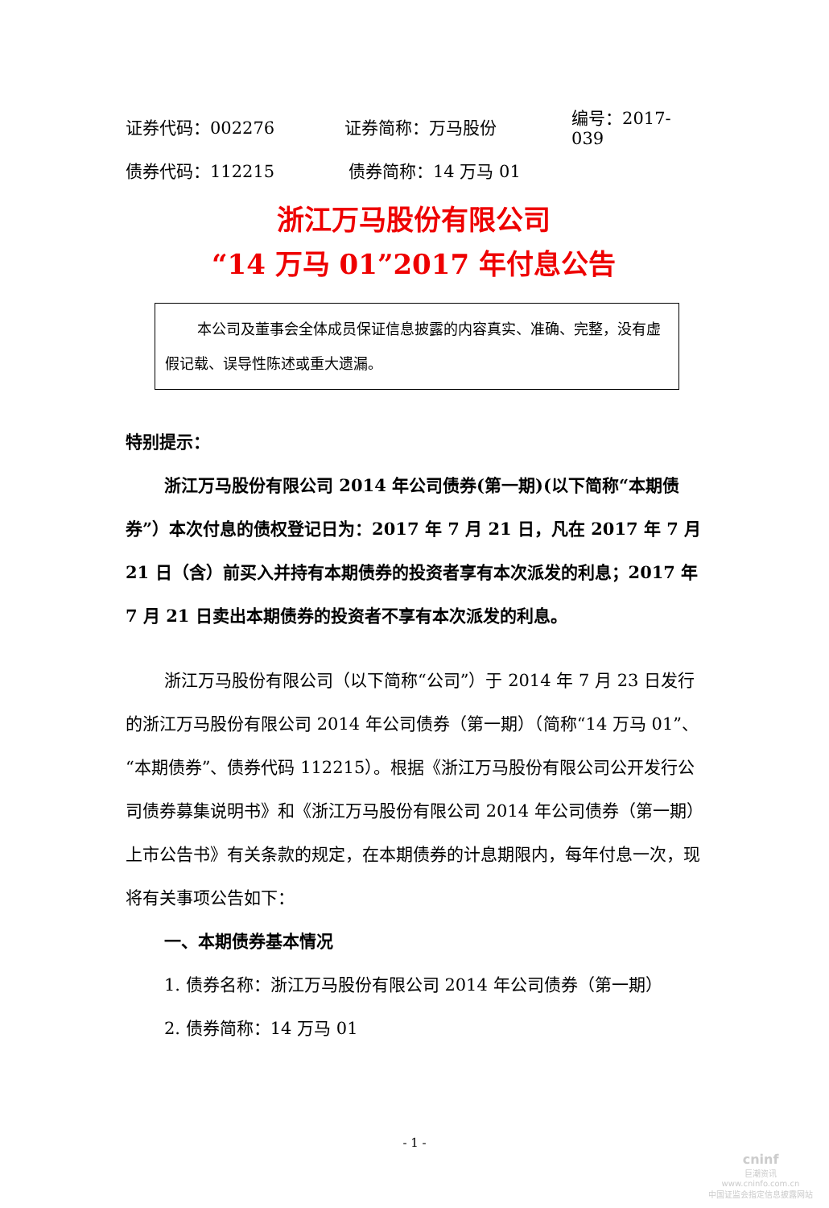证券代码：002276 证券简称：万马股份 编号：2017-039
债券代码：112215 债券简称：14 万马 01
浙江万马股份有限公司
“14 万马 01”2017 年付息公告
本公司及董事会全体成员保证信息披露的内容真实、准确、完整，没有虚假记载、误导性陈述或重大遗漏。
特别提示：
浙江万马股份有限公司 2014 年公司债券(第一期)(以下简称“本期债券”）本次付息的债权登记日为：2017 年 7 月 21 日，凡在 2017 年 7 月 21 日（含）前买入并持有本期债券的投资者享有本次派发的利息；2017 年 7 月 21 日卖出本期债券的投资者不享有本次派发的利息。
浙江万马股份有限公司（以下简称“公司”）于 2014 年 7 月 23 日发行的浙江万马股份有限公司 2014 年公司债券（第一期）（简称“14 万马 01”、“本期债券”、债券代码 112215）。根据《浙江万马股份有限公司公开发行公司债券募集说明书》和《浙江万马股份有限公司 2014 年公司债券（第一期）上市公告书》有关条款的规定，在本期债券的计息期限内，每年付息一次，现将有关事项公告如下：
一、本期债券基本情况
1. 债券名称：浙江万马股份有限公司 2014 年公司债券（第一期）
2. 债券简称：14 万马 01
- 1 -
cninf
巨潮资讯
www.cninfo.com.cn
中国证监会指定信息披露网站